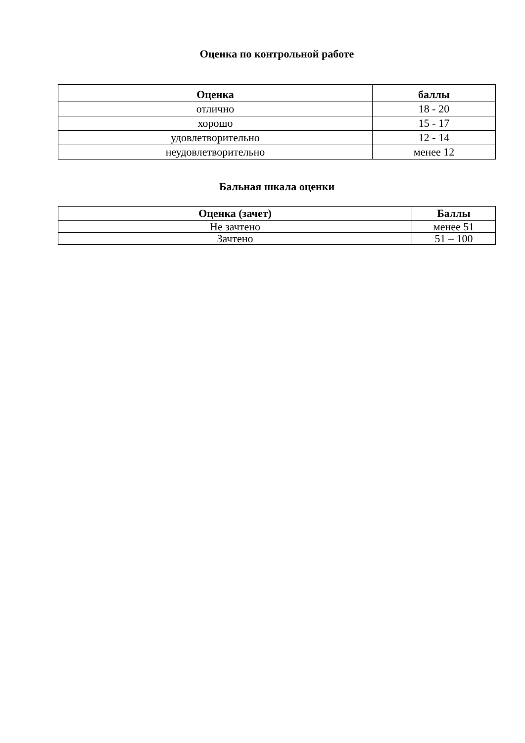Оценка по контрольной работе
| Оценка | баллы |
| --- | --- |
| отлично | 18 - 20 |
| хорошо | 15 - 17 |
| удовлетворительно | 12 - 14 |
| неудовлетворительно | менее 12 |
Бальная шкала оценки
| Оценка (зачет) | Баллы |
| --- | --- |
| Не зачтено | менее 51 |
| Зачтено | 51 – 100 |